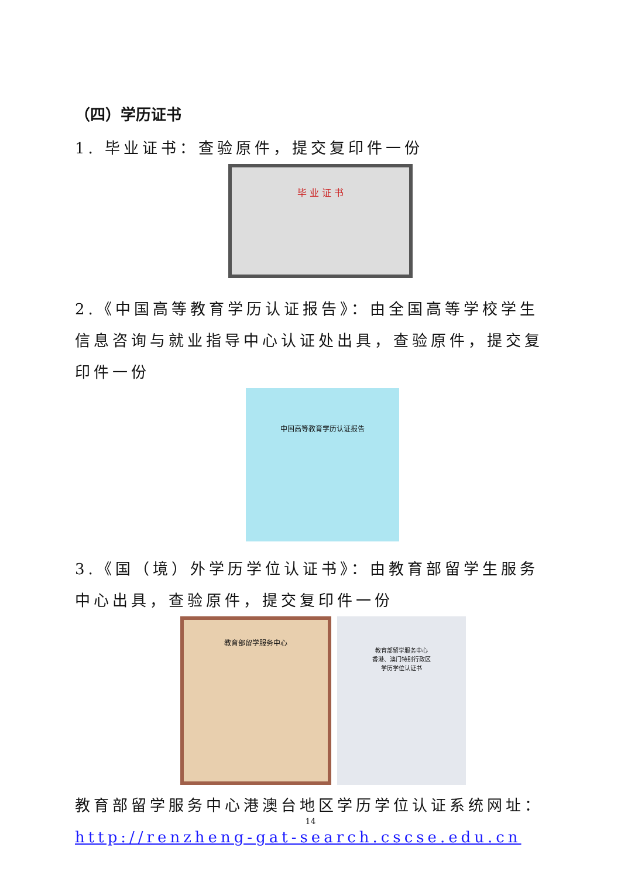（四）学历证书
1. 毕业证书：查验原件，提交复印件一份
毕 业 证 书
2.《中国高等教育学历认证报告》：由全国高等学校学生信息咨询与就业指导中心认证处出具，查验原件，提交复印件一份
中国高等教育学历认证报告
3.《国（境）外学历学位认证书》：由教育部留学生服务中心出具，查验原件，提交复印件一份
教育部留学服务中心
教育部留学服务中心
香港、澳门特别行政区
学历学位认证书
教育部留学服务中心港澳台地区学历学位认证系统网址：http://renzheng-gat-search.cscse.edu.cn
14